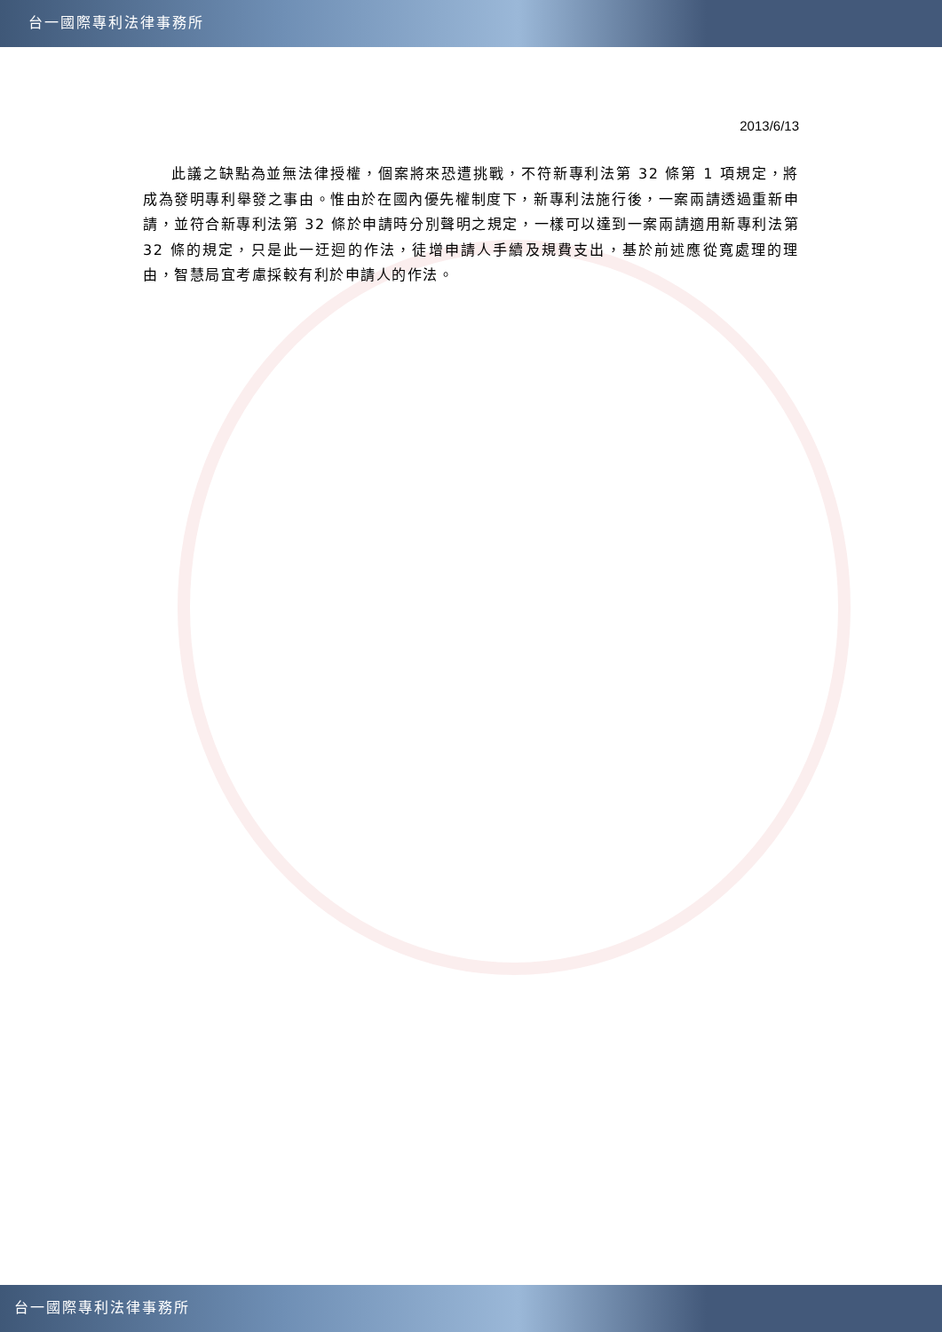台一國際專利法律事務所
2013/6/13
此議之缺點為並無法律授權，個案將來恐遭挑戰，不符新專利法第 32 條第 1 項規定，將成為發明專利舉發之事由。惟由於在國內優先權制度下，新專利法施行後，一案兩請透過重新申請，並符合新專利法第 32 條於申請時分別聲明之規定，一樣可以達到一案兩請適用新專利法第 32 條的規定，只是此一迂迴的作法，徒增申請人手續及規費支出，基於前述應從寬處理的理由，智慧局宜考慮採較有利於申請人的作法。
台一國際專利法律事務所